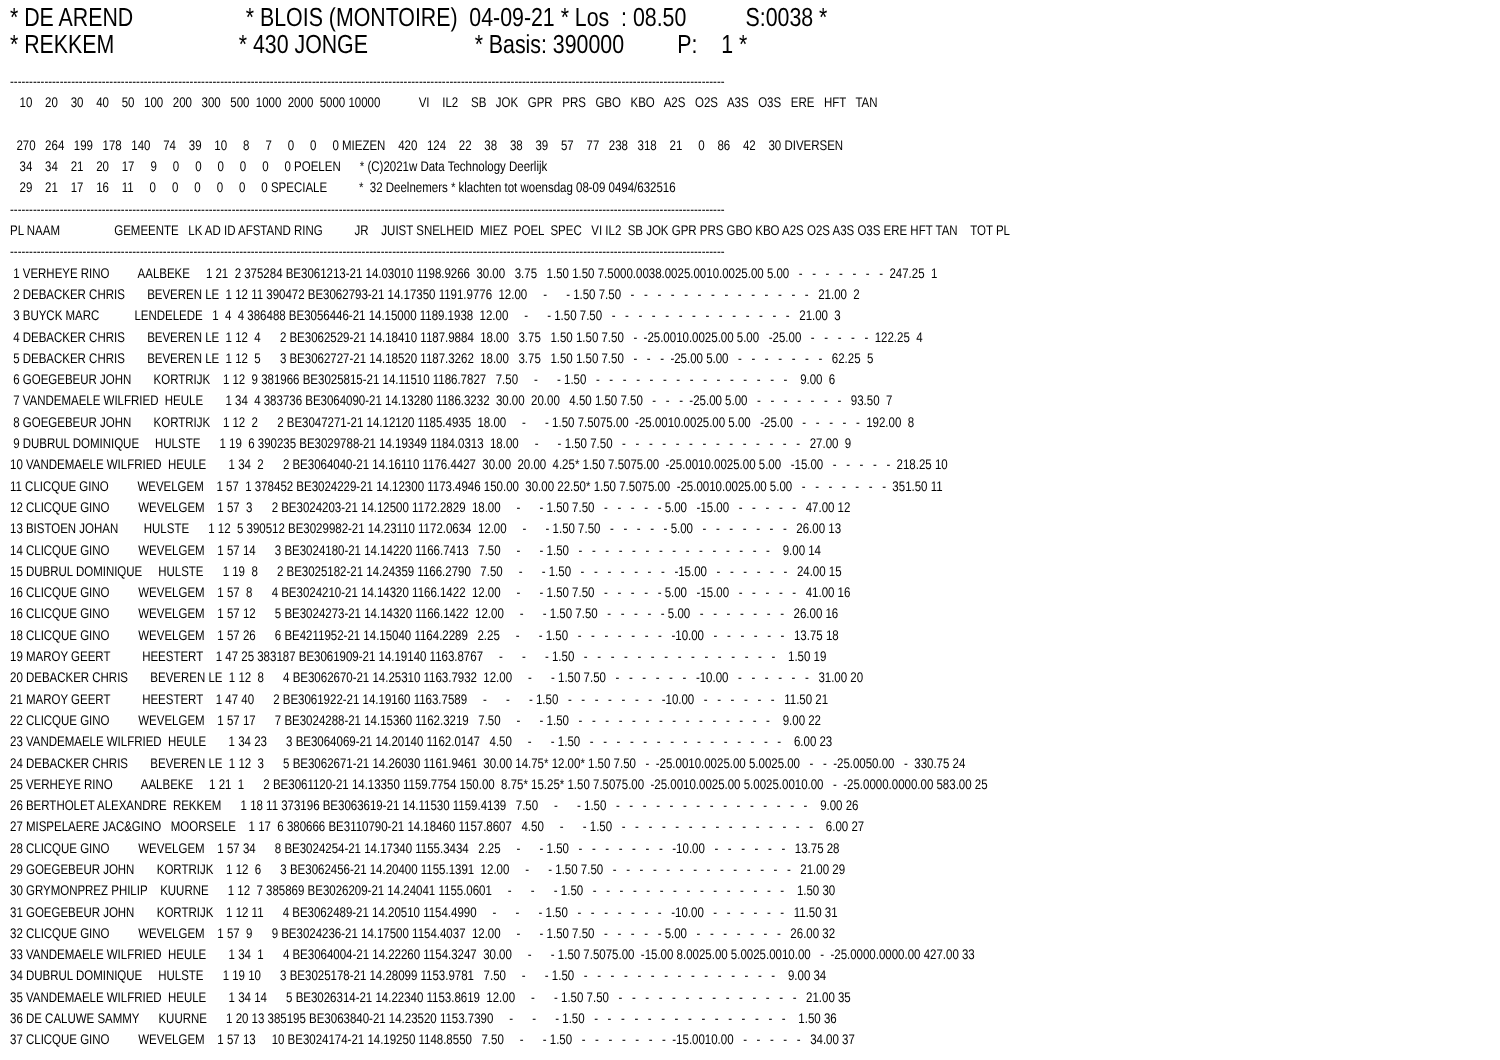* DE AREND                   * BLOIS (MONTOIRE)  04-09-21 * Los  : 08.50          S:0038 *
* REKKEM                     * 430 JONGE                  * Basis: 390000         P:    1 *
-------------------------------------------------------------------------------------------------------------------------------------------------------------------------------------------
   10    20    30    40    50   100   200   300   500  1000  2000  5000 10000            VI    IL2    SB   JOK   GPR   PRS   GBO   KBO   A2S   O2S   A3S   O3S   ERE   HFT   TAN

  270   264   199   178   140    74    39    10     8     7     0     0     0 MIEZEN    420   124    22    38    38    39    57    77   238   318    21     0    86    42    30 DIVERSEN
   34    34    21    20    17     9     0     0     0     0     0     0 POELEN      * (C)2021w Data Technology Deerlijk
   29    21    17    16    11     0     0     0     0     0     0 SPECIALE          *  32 Deelnemers * klachten tot woensdag 08-09 0494/632516
-------------------------------------------------------------------------------------------------------------------------------------------------------------------------------------------
PL NAAM                 GEMEENTE   LK AD ID AFSTAND RING          JR    JUIST SNELHEID  MIEZ  POEL  SPEC   VI IL2  SB JOK GPR PRS GBO KBO A2S O2S A3S O3S ERE HFT TAN    TOT PL
-------------------------------------------------------------------------------------------------------------------------------------------------------------------------------------------
 1 VERHEYE RINO         AALBEKE     1 21  2 375284 BE3061213-21 14.03010 1198.9266  30.00   3.75   1.50 1.50 7.5000.0038.0025.0010.0025.00 5.00   -   -   -   -   -   -   -  247.25  1
 2 DEBACKER CHRIS       BEVEREN LE  1 12 11 390472 BE3062793-21 14.17350 1191.9776  12.00     -      - 1.50 7.50   -   -   -   -   -   -   -   -   -   -   -   -   -   -   21.00  2
 3 BUYCK MARC           LENDELEDE   1  4  4 386488 BE3056446-21 14.15000 1189.1938  12.00     -      - 1.50 7.50   -   -   -   -   -   -   -   -   -   -   -   -   -   -   21.00  3
 4 DEBACKER CHRIS       BEVEREN LE  1 12  4      2 BE3062529-21 14.18410 1187.9884  18.00   3.75   1.50 1.50 7.50   -  -25.0010.0025.00 5.00   -25.00   -   -   -   -   -  122.25  4
 5 DEBACKER CHRIS       BEVEREN LE  1 12  5      3 BE3062727-21 14.18520 1187.3262  18.00   3.75   1.50 1.50 7.50   -   -   -  -25.00 5.00   -   -   -   -   -   -   -   62.25  5
 6 GOEGEBEUR JOHN       KORTRIJK    1 12  9 381966 BE3025815-21 14.11510 1186.7827   7.50     -      - 1.50   -   -   -   -   -   -   -   -   -   -   -   -   -   -   -    9.00  6
 7 VANDEMAELE WILFRIED  HEULE       1 34  4 383736 BE3064090-21 14.13280 1186.3232  30.00  20.00   4.50 1.50 7.50   -   -   -  -25.00 5.00   -   -   -   -   -   -   -   93.50  7
 8 GOEGEBEUR JOHN       KORTRIJK    1 12  2      2 BE3047271-21 14.12120 1185.4935  18.00     -      - 1.50 7.5075.00  -25.0010.0025.00 5.00   -25.00   -   -   -   -   -  192.00  8
 9 DUBRUL DOMINIQUE     HULSTE      1 19  6 390235 BE3029788-21 14.19349 1184.0313  18.00     -      - 1.50 7.50   -   -   -   -   -   -   -   -   -   -   -   -   -   -   27.00  9
10 VANDEMAELE WILFRIED  HEULE       1 34  2      2 BE3064040-21 14.16110 1176.4427  30.00  20.00  4.25* 1.50 7.5075.00  -25.0010.0025.00 5.00   -15.00   -   -   -   -   -  218.25 10
11 CLICQUE GINO         WEVELGEM    1 57  1 378452 BE3024229-21 14.12300 1173.4946 150.00  30.00 22.50* 1.50 7.5075.00  -25.0010.0025.00 5.00   -   -   -   -   -   -   -  351.50 11
12 CLICQUE GINO         WEVELGEM    1 57  3      2 BE3024203-21 14.12500 1172.2829  18.00     -      - 1.50 7.50   -   -   -   -   - 5.00   -15.00   -   -   -   -   -   47.00 12
13 BISTOEN JOHAN        HULSTE      1 12  5 390512 BE3029982-21 14.23110 1172.0634  12.00     -      - 1.50 7.50   -   -   -   -   - 5.00   -   -   -   -   -   -   -   26.00 13
14 CLICQUE GINO         WEVELGEM    1 57 14      3 BE3024180-21 14.14220 1166.7413   7.50     -      - 1.50   -   -   -   -   -   -   -   -   -   -   -   -   -   -   -    9.00 14
15 DUBRUL DOMINIQUE     HULSTE      1 19  8      2 BE3025182-21 14.24359 1166.2790   7.50     -      - 1.50   -   -   -   -   -   -   -   -15.00   -   -   -   -   -   -   24.00 15
16 CLICQUE GINO         WEVELGEM    1 57  8      4 BE3024210-21 14.14320 1166.1422  12.00     -      - 1.50 7.50   -   -   -   -   - 5.00   -15.00   -   -   -   -   -   41.00 16
16 CLICQUE GINO         WEVELGEM    1 57 12      5 BE3024273-21 14.14320 1166.1422  12.00     -      - 1.50 7.50   -   -   -   -   - 5.00   -   -   -   -   -   -   -   26.00 16
18 CLICQUE GINO         WEVELGEM    1 57 26      6 BE4211952-21 14.15040 1164.2289   2.25     -      - 1.50   -   -   -   -   -   -   -   -10.00   -   -   -   -   -   -   13.75 18
19 MAROY GEERT          HEESTERT    1 47 25 383187 BE3061909-21 14.19140 1163.8767     -      -      - 1.50   -   -   -   -   -   -   -   -   -   -   -   -   -   -   -    1.50 19
20 DEBACKER CHRIS       BEVEREN LE  1 12  8      4 BE3062670-21 14.25310 1163.7932  12.00     -      - 1.50 7.50   -   -   -   -   -   -   -10.00   -   -   -   -   -   -   31.00 20
21 MAROY GEERT          HEESTERT    1 47 40      2 BE3061922-21 14.19160 1163.7589     -      -      - 1.50   -   -   -   -   -   -   -   -10.00   -   -   -   -   -   -   11.50 21
22 CLICQUE GINO         WEVELGEM    1 57 17      7 BE3024288-21 14.15360 1162.3219   7.50     -      - 1.50   -   -   -   -   -   -   -   -   -   -   -   -   -   -   -    9.00 22
23 VANDEMAELE WILFRIED  HEULE       1 34 23      3 BE3064069-21 14.20140 1162.0147   4.50     -      - 1.50   -   -   -   -   -   -   -   -   -   -   -   -   -   -   -    6.00 23
24 DEBACKER CHRIS       BEVEREN LE  1 12  3      5 BE3062671-21 14.26030 1161.9461  30.00 14.75* 12.00* 1.50 7.50   -  -25.0010.0025.00 5.0025.00   -   -  -25.0050.00   -  330.75 24
25 VERHEYE RINO         AALBEKE     1 21  1      2 BE3061120-21 14.13350 1159.7754 150.00  8.75* 15.25* 1.50 7.5075.00  -25.0010.0025.00 5.0025.0010.00   -  -25.0000.0000.00 583.00 25
26 BERTHOLET ALEXANDRE  REKKEM      1 18 11 373196 BE3063619-21 14.11530 1159.4139   7.50     -      - 1.50   -   -   -   -   -   -   -   -   -   -   -   -   -   -   -    9.00 26
27 MISPELAERE JAC&GINO   MOORSELE    1 17  6 380666 BE3110790-21 14.18460 1157.8607   4.50     -      - 1.50   -   -   -   -   -   -   -   -   -   -   -   -   -   -   -    6.00 27
28 CLICQUE GINO         WEVELGEM    1 57 34      8 BE3024254-21 14.17340 1155.3434   2.25     -      - 1.50   -   -   -   -   -   -   -   -10.00   -   -   -   -   -   -   13.75 28
29 GOEGEBEUR JOHN       KORTRIJK    1 12  6      3 BE3062456-21 14.20400 1155.1391  12.00     -      - 1.50 7.50   -   -   -   -   -   -   -   -   -   -   -   -   -   -   21.00 29
30 GRYMONPREZ PHILIP    KUURNE      1 12  7 385869 BE3026209-21 14.24041 1155.0601     -      -      - 1.50   -   -   -   -   -   -   -   -   -   -   -   -   -   -   -    1.50 30
31 GOEGEBEUR JOHN       KORTRIJK    1 12 11      4 BE3062489-21 14.20510 1154.4990     -      -      - 1.50   -   -   -   -   -   -   -   -10.00   -   -   -   -   -   -   11.50 31
32 CLICQUE GINO         WEVELGEM    1 57  9      9 BE3024236-21 14.17500 1154.4037  12.00     -      - 1.50 7.50   -   -   -   -   - 5.00   -   -   -   -   -   -   -   26.00 32
33 VANDEMAELE WILFRIED  HEULE       1 34  1      4 BE3064004-21 14.22260 1154.3247  30.00     -      - 1.50 7.5075.00  -15.00 8.0025.00 5.0025.0010.00   -  -25.0000.0000.00 427.00 33
34 DUBRUL DOMINIQUE     HULSTE      1 19 10      3 BE3025178-21 14.28099 1153.9781   7.50     -      - 1.50   -   -   -   -   -   -   -   -   -   -   -   -   -   -   -    9.00 34
35 VANDEMAELE WILFRIED  HEULE       1 34 14      5 BE3026314-21 14.22340 1153.8619  12.00     -      - 1.50 7.50   -   -   -   -   -   -   -   -   -   -   -   -   -   -   21.00 35
36 DE CALUWE SAMMY      KUURNE      1 20 13 385195 BE3063840-21 14.23520 1153.7390     -      -      - 1.50   -   -   -   -   -   -   -   -   -   -   -   -   -   -   -    1.50 36
37 CLICQUE GINO         WEVELGEM    1 57 13     10 BE3024174-21 14.19250 1148.8550   7.50     -      - 1.50   -   -   -   -   -   -   -  -15.0010.00   -   -   -   -   -   34.00 37